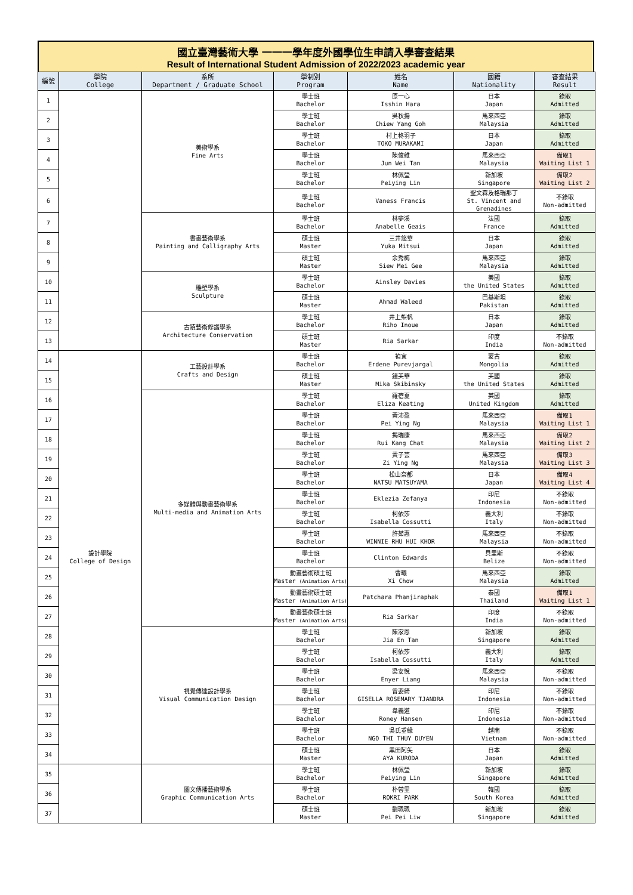國立臺灣藝術大學 一一一學年度外國學位生申請入學審查結果
Result of International Student Admission of 2022/2023 academic year
| 編號 | 學院 College | 系所 Department / Graduate School | 學制別 Program | 姓名 Name | 國籍 Nationality | 審查結果 Result |
| --- | --- | --- | --- | --- | --- | --- |
| 1 | | 美術學系 Fine Arts | 學士班 Bachelor | 原一心 Isshin Hara | 日本 Japan | 錄取 Admitted |
| 2 | | | 學士班 Bachelor | 吳秋揚 Chiew Yang Goh | 馬來西亞 Malaysia | 錄取 Admitted |
| 3 | | | 學士班 Bachelor | 村上柊羽子 TOKO MURAKAMI | 日本 Japan | 錄取 Admitted |
| 4 | | | 學士班 Bachelor | 陳俊維 Jun Wei Tan | 馬來西亞 Malaysia | 備取1 Waiting List 1 |
| 5 | | | 學士班 Bachelor | 林佩瑩 Peiying Lin | 新加坡 Singapore | 備取2 Waiting List 2 |
| 6 | | | 學士班 Bachelor | Vaness Francis | 聖文森及格瑞那丁 St. Vincent and Grenadines | 不錄取 Non-admitted |
| 7 | | 書畫藝術學系 Painting and Calligraphy Arts | 學士班 Bachelor | 林夢溪 Anabelle Geais | 法國 France | 錄取 Admitted |
| 8 | | | 碩士班 Master | 三井悠華 Yuka Mitsui | 日本 Japan | 錄取 Admitted |
| 9 | | | 碩士班 Master | 余秀梅 Siew Mei Gee | 馬來西亞 Malaysia | 錄取 Admitted |
| 10 | | 雕塑學系 Sculpture | 學士班 Bachelor | Ainsley Davies | 美國 the United States | 錄取 Admitted |
| 11 | | | 碩士班 Master | Ahmad Waleed | 巴基斯坦 Pakistan | 錄取 Admitted |
| 12 | | 古蹟藝術修護學系 Architecture Conservation | 學士班 Bachelor | 井上梨帆 Riho Inoue | 日本 Japan | 錄取 Admitted |
| 13 | | | 碩士班 Master | Ria Sarkar | 印度 India | 不錄取 Non-admitted |
| 14 | 設計學院 College of Design | 工藝設計學系 Crafts and Design | 學士班 Bachelor | 禎宜 Erdene Purevjargal | 蒙古 Mongolia | 錄取 Admitted |
| 15 | | | 碩士班 Master | 鐘美華 Mika Skibinsky | 美國 the United States | 錄取 Admitted |
| 16 | | 多媒體與動畫藝術學系 Multi-media and Animation Arts | 學士班 Bachelor | 羅蓓夏 Eliza Keating | 英國 United Kingdom | 錄取 Admitted |
| 17 | | | 學士班 Bachelor | 黃沛盈 Pei Ying Ng | 馬來西亞 Malaysia | 備取1 Waiting List 1 |
| 18 | | | 學士班 Bachelor | 揭瑞康 Rui Kang Chat | 馬來西亞 Malaysia | 備取2 Waiting List 2 |
| 19 | | | 學士班 Bachelor | 黃子芸 Zi Ying Ng | 馬來西亞 Malaysia | 備取3 Waiting List 3 |
| 20 | | | 學士班 Bachelor | 松山奈都 NATSU MATSUYAMA | 日本 Japan | 備取4 Waiting List 4 |
| 21 | | | 學士班 Bachelor | Eklezia Zefanya | 印尼 Indonesia | 不錄取 Non-admitted |
| 22 | | | 學士班 Bachelor | 柯依莎 Isabella Cossutti | 義大利 Italy | 不錄取 Non-admitted |
| 23 | | | 學士班 Bachelor | 許茹惠 WINNIE RHU HUI KHOR | 馬來西亞 Malaysia | 不錄取 Non-admitted |
| 24 | | | 學士班 Bachelor | Clinton Edwards | 貝里斯 Belize | 不錄取 Non-admitted |
| 25 | | | 動畫藝術碩士班 Master (Animation Arts) | 曹曦 Xi Chow | 馬來西亞 Malaysia | 錄取 Admitted |
| 26 | | | 動畫藝術碩士班 Master (Animation Arts) | Patchara Phanjiraphak | 泰國 Thailand | 備取1 Waiting List 1 |
| 27 | | | 動畫藝術碩士班 Master (Animation Arts) | Ria Sarkar | 印度 India | 不錄取 Non-admitted |
| 28 | | 視覺傳達設計學系 Visual Communication Design | 學士班 Bachelor | 陳家恩 Jia En Tan | 新加坡 Singapore | 錄取 Admitted |
| 29 | | | 學士班 Bachelor | 柯依莎 Isabella Cossutti | 義大利 Italy | 錄取 Admitted |
| 30 | | | 學士班 Bachelor | 梁安悅 Enyer Liang | 馬來西亞 Malaysia | 不錄取 Non-admitted |
| 31 | | | 學士班 Bachelor | 曾姿綺 GISELLA ROSEMARY TJANDRA | 印尼 Indonesia | 不錄取 Non-admitted |
| 32 | | | 學士班 Bachelor | 韋義道 Roney Hansen | 印尼 Indonesia | 不錄取 Non-admitted |
| 33 | | | 學士班 Bachelor | 吳氏垂緣 NGO THI THUY DUYEN | 越南 Vietnam | 不錄取 Non-admitted |
| 34 | | | 碩士班 Master | 黑田阿矢 AYA KURODA | 日本 Japan | 錄取 Admitted |
| 35 | | 圖文傳播藝術學系 Graphic Communication Arts | 學士班 Bachelor | 林佩瑩 Peiying Lin | 新加坡 Singapore | 錄取 Admitted |
| 36 | | | 學士班 Bachelor | 朴蓉里 ROKRI PARK | 韓國 South Korea | 錄取 Admitted |
| 37 | | | 碩士班 Master | 劉珮珮 Pei Pei Liw | 新加坡 Singapore | 錄取 Admitted |